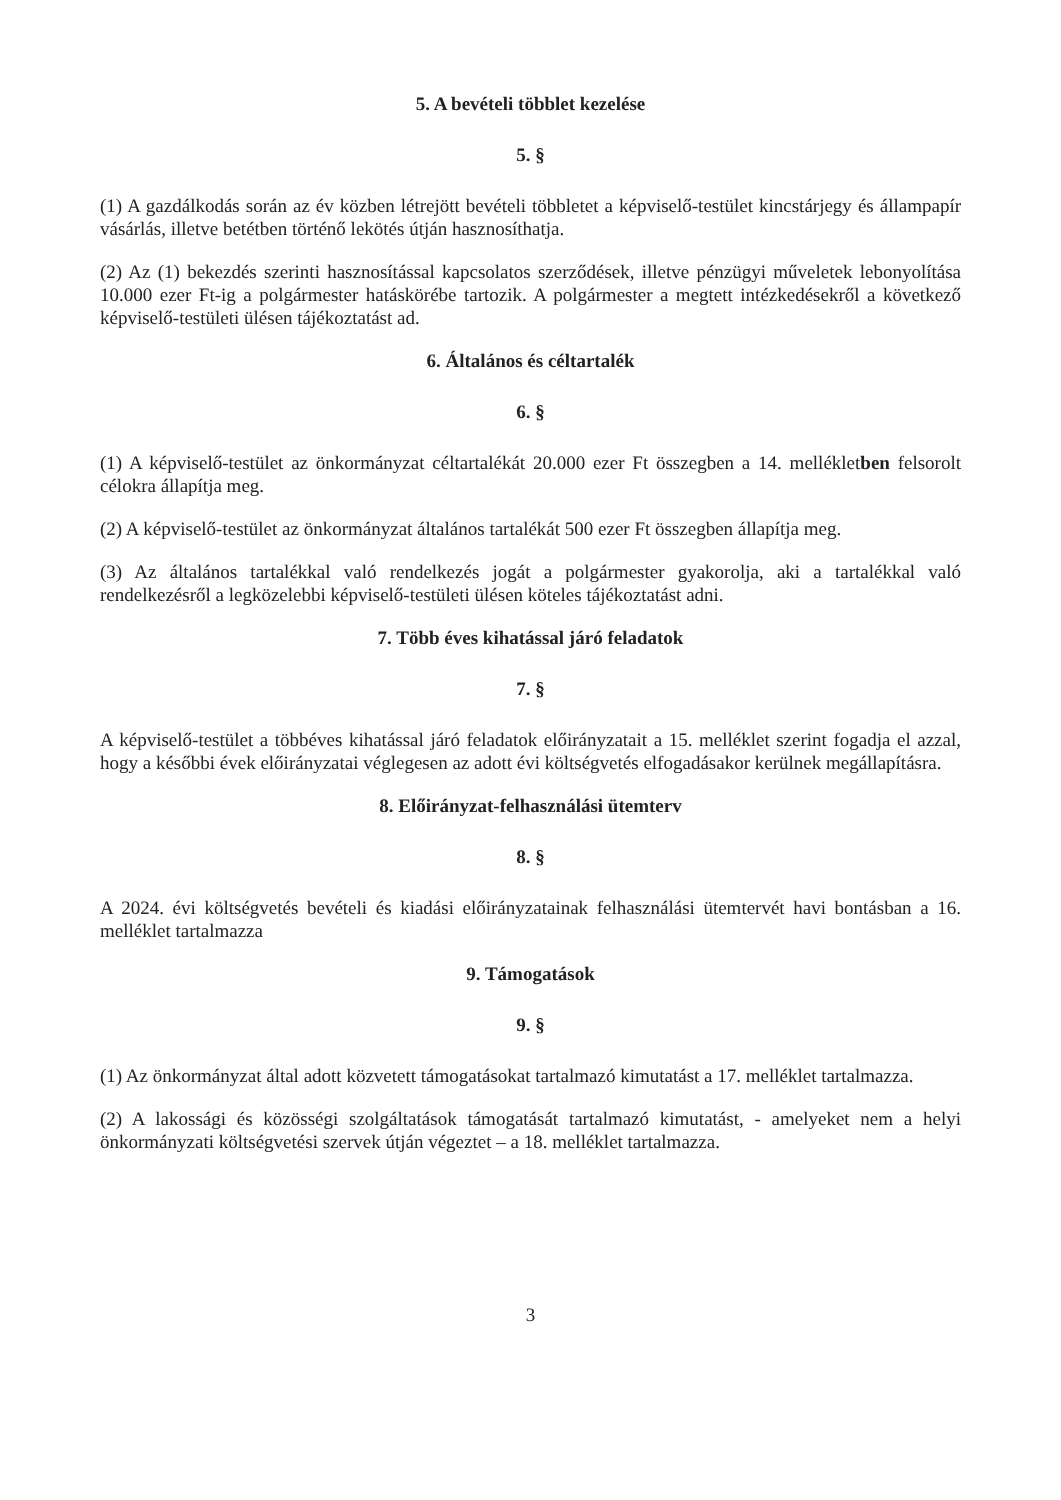5. A bevételi többlet kezelése
5. §
(1) A gazdálkodás során az év közben létrejött bevételi többletet a képviselő-testület kincstárjegy és állampapír vásárlás, illetve betétben történő lekötés útján hasznosíthatja.
(2) Az (1) bekezdés szerinti hasznosítással kapcsolatos szerződések, illetve pénzügyi műveletek lebonyolítása 10.000 ezer Ft-ig a polgármester hatáskörébe tartozik. A polgármester a megtett intézkedésekről a következő képviselő-testületi ülésen tájékoztatást ad.
6. Általános és céltartalék
6. §
(1) A képviselő-testület az önkormányzat céltartalékát 20.000 ezer Ft összegben a 14. mellékletben felsorolt célokra állapítja meg.
(2) A képviselő-testület az önkormányzat általános tartalékát 500 ezer Ft összegben állapítja meg.
(3) Az általános tartalékkal való rendelkezés jogát a polgármester gyakorolja, aki a tartalékkal való rendelkezésről a legközelebbi képviselő-testületi ülésen köteles tájékoztatást adni.
7. Több éves kihatással járó feladatok
7. §
A képviselő-testület a többéves kihatással járó feladatok előirányzatait a 15. melléklet szerint fogadja el azzal, hogy a későbbi évek előirányzatai véglegesen az adott évi költségvetés elfogadásakor kerülnek megállapításra.
8. Előirányzat-felhasználási ütemterv
8. §
A 2024. évi költségvetés bevételi és kiadási előirányzatainak felhasználási ütemtervét havi bontásban a 16. melléklet tartalmazza
9. Támogatások
9. §
(1) Az önkormányzat által adott közvetett támogatásokat tartalmazó kimutatást a 17. melléklet tartalmazza.
(2) A lakossági és közösségi szolgáltatások támogatását tartalmazó kimutatást, - amelyeket nem a helyi önkormányzati költségvetési szervek útján végeztet – a 18. melléklet tartalmazza.
3